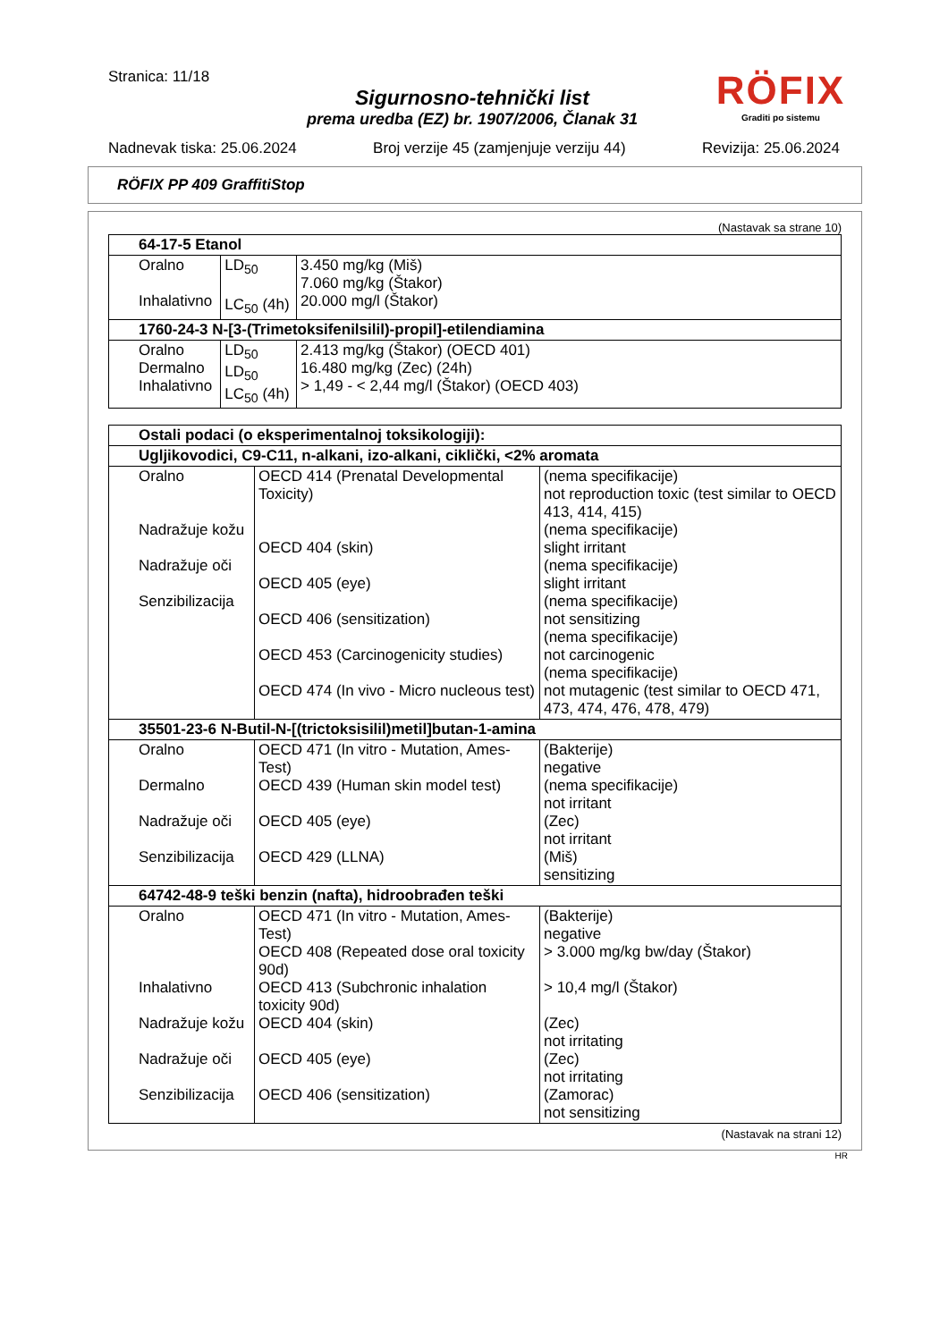Stranica: 11/18
RÖFIX
Graditi po sistemu
Sigurnosno-tehnički list
prema uredba (EZ) br. 1907/2006, Članak 31
Nadnevak tiska: 25.06.2024 Broj verzije 45 (zamjenjuje verziju 44) Revizija: 25.06.2024
RÖFIX PP 409 GraffitiStop
(Nastavak sa strane 10)
| 64-17-5 Etanol | | |
| Oralno Inhalativno | LD<sub>50</sub> LC<sub>50</sub> (4h) | 3.450 mg/kg (Miš) 7.060 mg/kg (Štakor) 20.000 mg/l (Štakor) |
| 1760-24-3 N-[3-(Trimetoksifenilsilil)-propil]-etilendiamina | | |
| Oralno Dermalno Inhalativno | LD<sub>50</sub> LD<sub>50</sub> LC<sub>50</sub> (4h) | 2.413 mg/kg (Štakor) (OECD 401) 16.480 mg/kg (Zec) (24h) > 1,49 - < 2,44 mg/l (Štakor) (OECD 403) |
| Ostali podaci (o eksperimentalnoj toksikologiji): | | |
| Ugljikovodici, C9-C11, n-alkani, izo-alkani, ciklički, <2% aromata | | |
| Oralno Nadražuje kožu Nadražuje oči Senzibilizacija | OECD 414 (Prenatal Developmental Toxicity) OECD 404 (skin) OECD 405 (eye) OECD 406 (sensitization) OECD 453 (Carcinogenicity studies) OECD 474 (In vivo - Micro nucleous test) | (nema specifikacije) not reproduction toxic (test similar to OECD 413, 414, 415) (nema specifikacije) slight irritant (nema specifikacije) slight irritant (nema specifikacije) not sensitizing (nema specifikacije) not carcinogenic (nema specifikacije) not mutagenic (test similar to OECD 471, 473, 474, 476, 478, 479) |
| 35501-23-6 N-Butil-N-[(trictoksisilil)metil]butan-1-amina | | |
| Oralno Dermalno Nadražuje oči Senzibilizacija | OECD 471 (In vitro - Mutation, Ames-Test) OECD 439 (Human skin model test) OECD 405 (eye) OECD 429 (LLNA) | (Bakterije) negative (nema specifikacije) not irritant (Zec) not irritant (Miš) sensitizing |
| 64742-48-9 teški benzin (nafta), hidroobrađen teški | | |
| Oralno Inhalativno Nadražuje kožu Nadražuje oči Senzibilizacija | OECD 471 (In vitro - Mutation, Ames-Test) OECD 408 (Repeated dose oral toxicity 90d) OECD 413 (Subchronic inhalation toxicity 90d) OECD 404 (skin) OECD 405 (eye) OECD 406 (sensitization) | (Bakterije) negative > 3.000 mg/kg bw/day (Štakor) > 10,4 mg/l (Štakor) (Zec) not irritating (Zec) not irritating (Zamorac) not sensitizing |
(Nastavak na strani 12)
HR